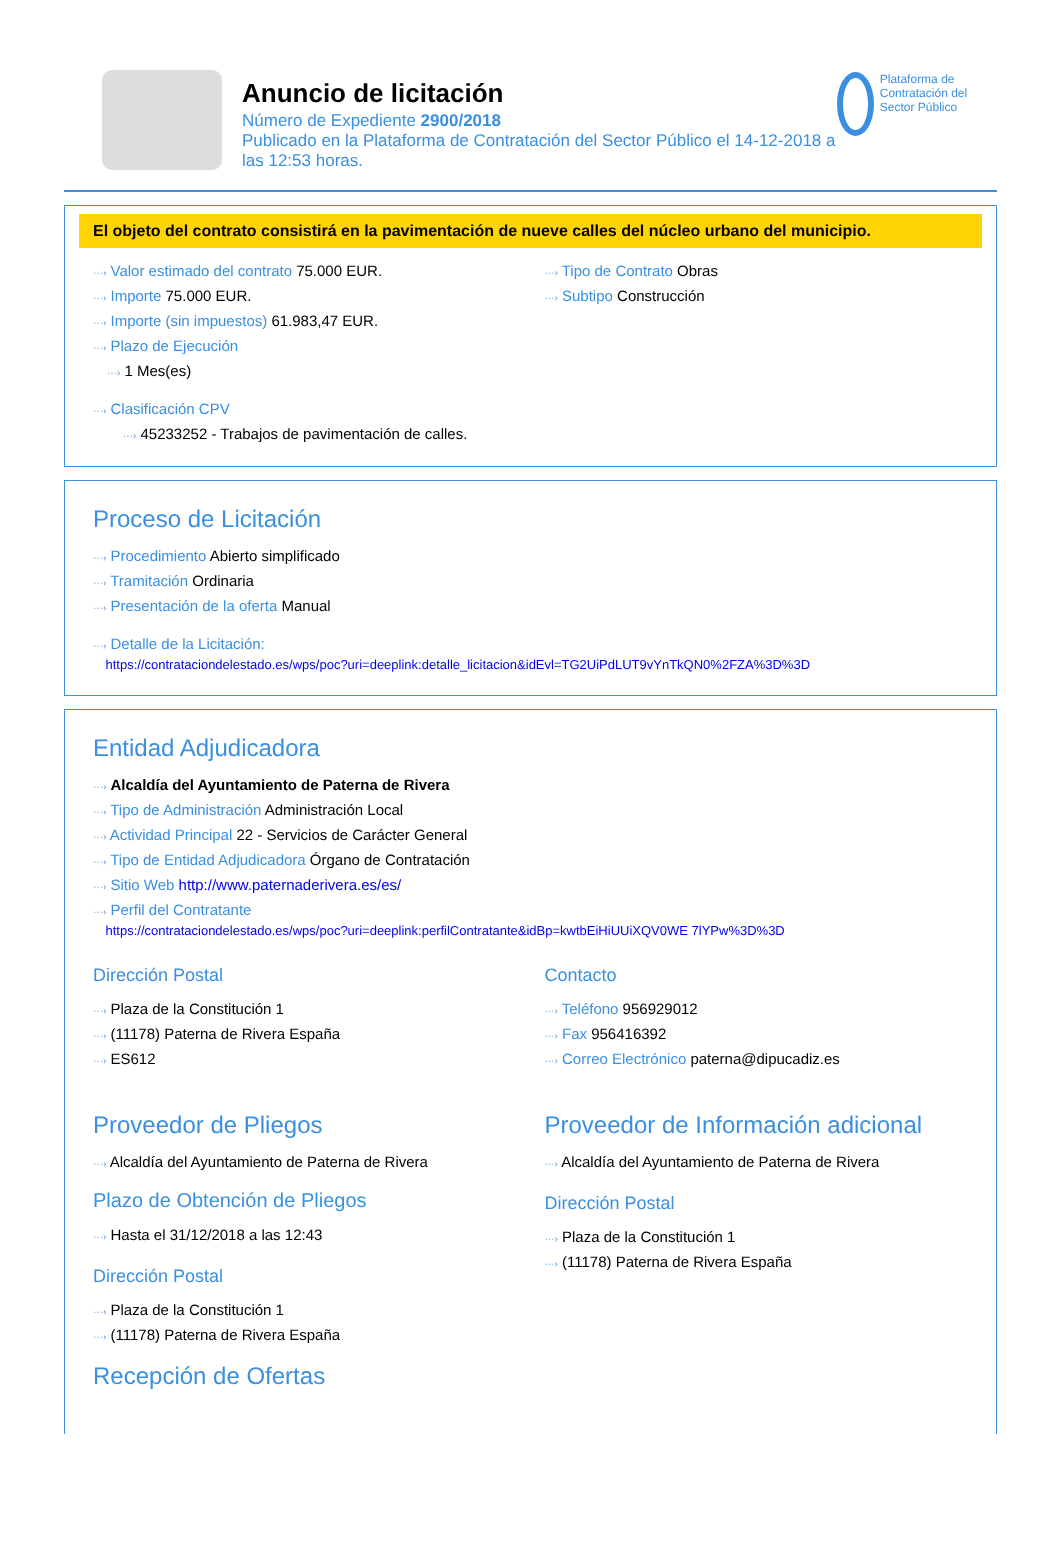Anuncio de licitación
Número de Expediente 2900/2018
Publicado en la Plataforma de Contratación del Sector Público el 14-12-2018 a las 12:53 horas.
Plataforma de Contratación del Sector Público
El objeto del contrato consistirá en la pavimentación de nueve calles del núcleo urbano del municipio.
···› Valor estimado del contrato 75.000 EUR.
···› Importe 75.000 EUR.
···› Importe (sin impuestos) 61.983,47 EUR.
···› Plazo de Ejecución
···› 1 Mes(es)
···› Clasificación CPV
···› 45233252 - Trabajos de pavimentación de calles.
···› Tipo de Contrato Obras
···› Subtipo Construcción
Proceso de Licitación
···› Procedimiento Abierto simplificado
···› Tramitación Ordinaria
···› Presentación de la oferta Manual
···› Detalle de la Licitación:
https://contrataciondelestado.es/wps/poc?uri=deeplink:detalle_licitacion&idEvl=TG2UiPdLUT9vYnTkQN0%2FZA%3D%3D
Entidad Adjudicadora
···› Alcaldía del Ayuntamiento de Paterna de Rivera
···› Tipo de Administración Administración Local
···› Actividad Principal 22 - Servicios de Carácter General
···› Tipo de Entidad Adjudicadora Órgano de Contratación
···› Sitio Web http://www.paternaderivera.es/es/
···› Perfil del Contratante
https://contrataciondelestado.es/wps/poc?uri=deeplink:perfilContratante&idBp=kwtbEiHiUUiXQV0WE 7lYPw%3D%3D
Dirección Postal
···› Plaza de la Constitución 1
···› (11178) Paterna de Rivera España
···› ES612
Contacto
···› Teléfono 956929012
···› Fax 956416392
···› Correo Electrónico paterna@dipucadiz.es
Proveedor de Pliegos
···› Alcaldía del Ayuntamiento de Paterna de Rivera
Plazo de Obtención de Pliegos
···› Hasta el 31/12/2018 a las 12:43
Dirección Postal
···› Plaza de la Constitución 1
···› (11178) Paterna de Rivera España
Recepción de Ofertas
Proveedor de Información adicional
···› Alcaldía del Ayuntamiento de Paterna de Rivera
Dirección Postal
···› Plaza de la Constitución 1
···› (11178) Paterna de Rivera España